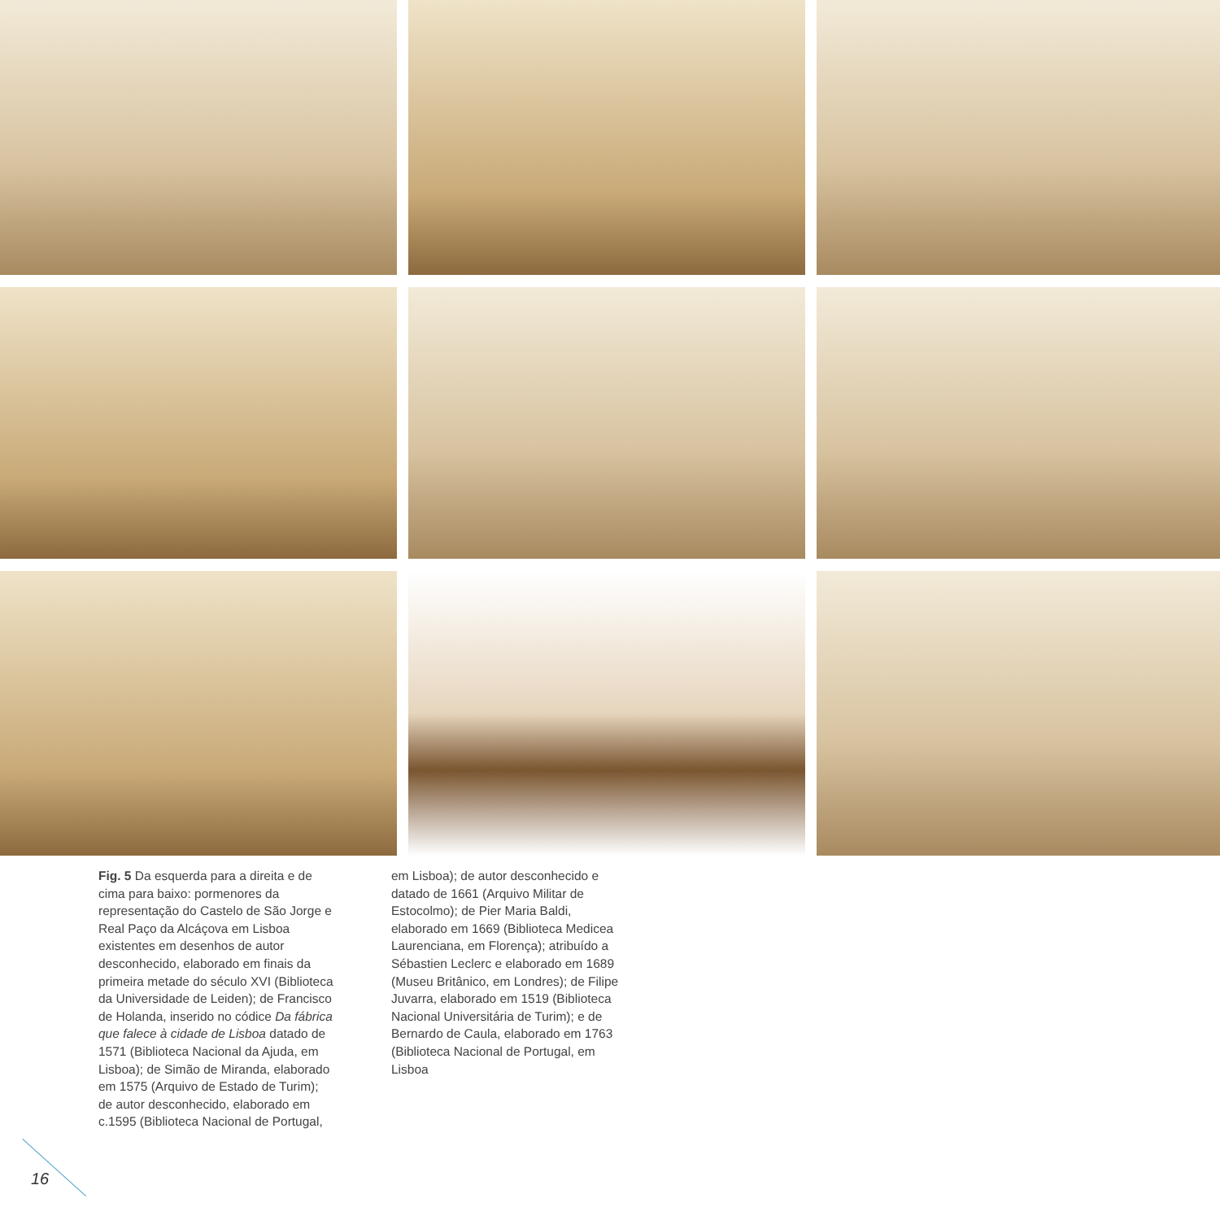Fig. 5 Da esquerda para a direita e de cima para baixo: pormenores da representação do Castelo de São Jorge e Real Paço da Alcáçova em Lisboa existentes em desenhos de autor desconhecido, elaborado em finais da primeira metade do século XVI (Biblioteca da Universidade de Leiden); de Francisco de Holanda, inserido no códice Da fábrica que falece à cidade de Lisboa datado de 1571 (Biblioteca Nacional da Ajuda, em Lisboa); de Simão de Miranda, elaborado em 1575 (Arquivo de Estado de Turim); de autor desconhecido, elaborado em c.1595 (Biblioteca Nacional de Portugal,
em Lisboa); de autor desconhecido e datado de 1661 (Arquivo Militar de Estocolmo); de Pier Maria Baldi, elaborado em 1669 (Biblioteca Medicea Laurenciana, em Florença); atribuído a Sébastien Leclerc e elaborado em 1689 (Museu Britânico, em Londres); de Filipe Juvarra, elaborado em 1519 (Biblioteca Nacional Universitária de Turim); e de Bernardo de Caula, elaborado em 1763 (Biblioteca Nacional de Portugal, em Lisboa
16